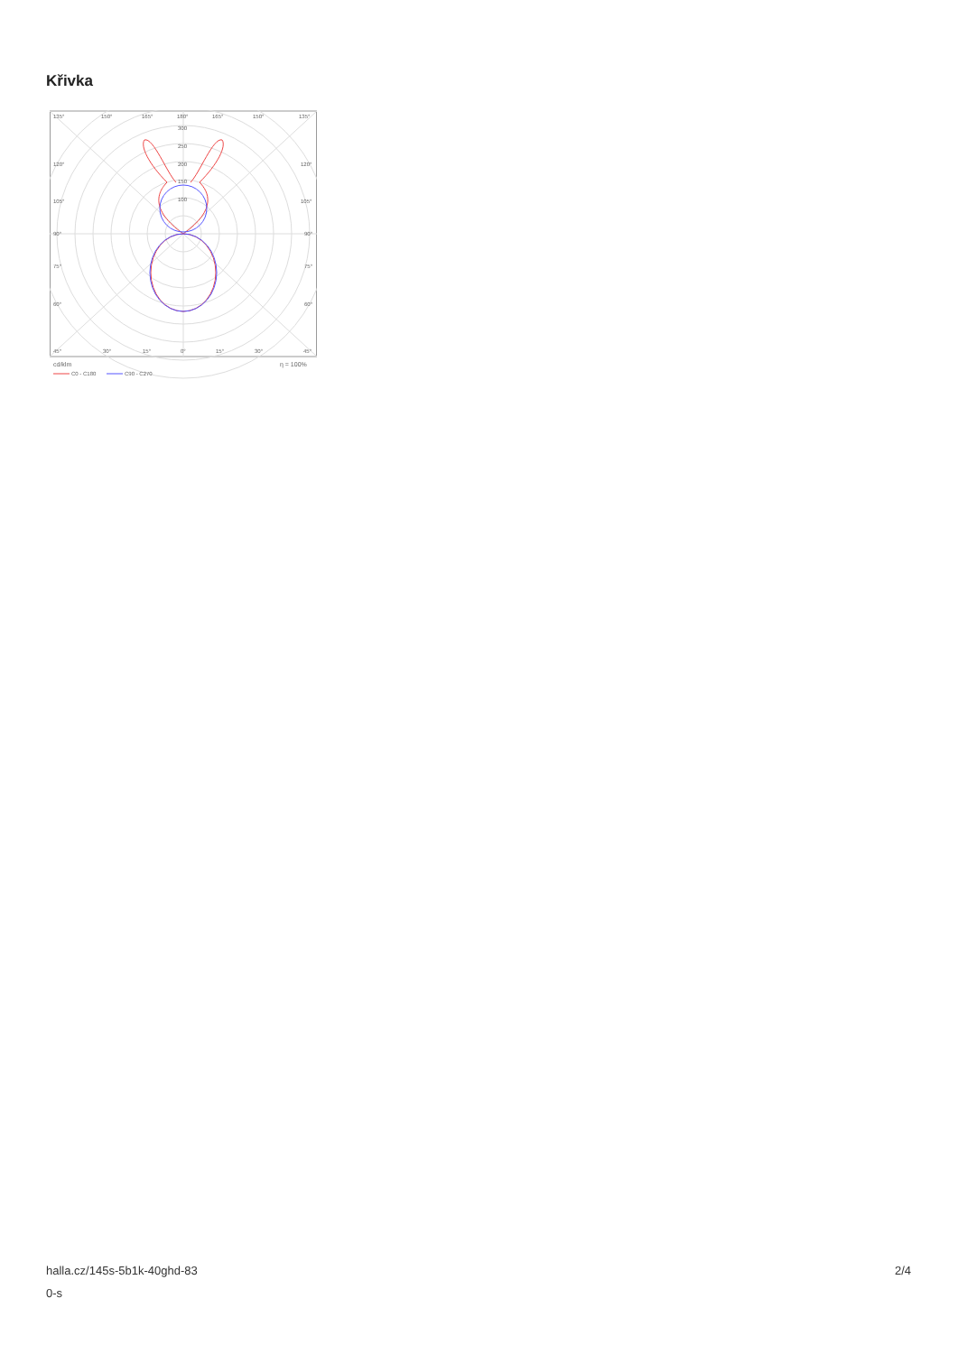Křivka
135°
150°
165°
180°
165°
150°
135°
300
250
200
150
100
120°
120°
105°
105°
90°
90°
75°
75°
60°
60°
45°
30°
15°
0°
15°
30°
45°
cd/klm
η = 100%
C0 - C180
C90 - C270
halla.cz/145s-5b1k-40ghd-83
0-s
2/4